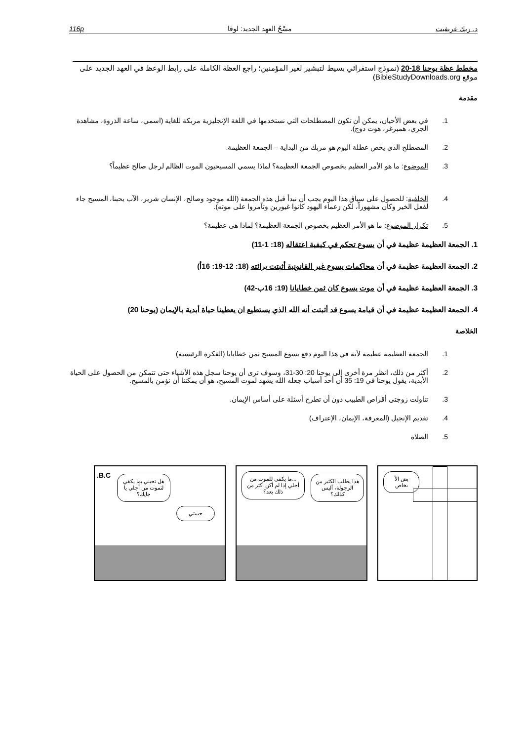د. ريك غريفيث مسْحُ العهد الجديد: لوقا 116p
مخطط عظة يوحنا 18-20 (نموذج استقرائي بسيط لتبشير لغير المؤمنين؛ راجع العظة الكاملة على رابط الوعظ في العهد الجديد على موقع BibleStudyDownloads.org)
مقدمة
1. في بعض الأحيان، يمكن أن تكون المصطلحات التي نستخدمها في اللغة الإنجليزية مربكة للغاية (اسمي، ساعة الذروة، مشاهدة الجري، همبرغر، هوت دوج).
2. المصطلح الذي يخص عطلة اليوم هو مربك من البداية – الجمعة العظيمة.
3. الموضوع: ما هو الأمر العظيم بخصوص الجمعة العظيمة؟ لماذا يسمي المسيحيون الموت الظالم لرجل صالح عظيماً؟
4. الخلفية: للحصول على سياق هذا اليوم يجب أن نبدأ قبل هذه الجمعة (الله موجود وصالح، الإنسان شرير، الآب يحبنا، المسيح جاء لفعل الخير وكان مشهوراً، لكن زعماء اليهود كانوا غيورين وتآمروا على موته).
5. تكرار الموضوع: ما هو الأمر العظيم بخصوص الجمعة العظيمة؟ لماذا هي عظيمة؟
1. الجمعة العظيمة عظيمة في أن يسوع تحكم في كيفية اعتقاله (18: 1-11)
2. الجمعة العظيمة عظيمة في أن محاكمات يسوع غير القانونية أثبتت برائته (18: 12-19: 16أ)
3. الجمعة العظيمة عظيمة في أن موت يسوع كان ثمن خطايانا (19: 16ب-42)
4. الجمعة العظيمة عظيمة في أن قيامة يسوع قد أثبتت أنه الله الذي يستطيع ان يعطينا حياة أبدية بالإيمان (يوحنا 20)
الخلاصة
1. الجمعة العظيمة عظيمة لأنه في هذا اليوم دفع يسوع المسيح ثمن خطايانا (الفكرة الرئيسية)
2. أكثر من ذلك، انظر مرة أخرى إلى يوحنا 20: 30-31، وسوف ترى أن يوحنا سجل هذه الأشياء حتى تتمكن من الحصول على الحياة الأبدية، يقول يوحنا في 19: 35 أن أحد أسباب جعله الله يشهد لموت المسيح، هو أن يمكننا أن نؤمن بالمسيح.
3. تناولت زوجتي أقراص الطبيب دون أن تطرح أسئلة على أساس الإيمان.
4. تقديم الإنجيل (المعرفة، الإيمان، الإعتراف)
5. الصلاة
B.C.
هل تحبني بما يكفي لتموت من أجلي يا جايك؟
حبيبتي
...ما يكفي للموت من أجلي إذا لم أكن أكثر من ذلك بعد؟
هذا يطلب الكثير من الرجولة، أليس كذلك؟
بض الأ ىخاص